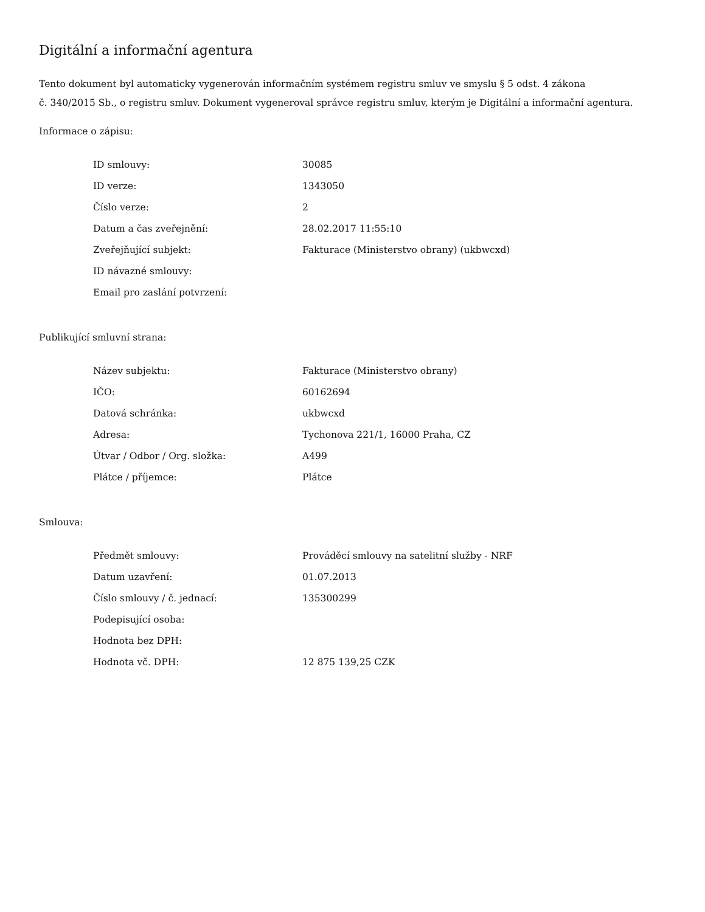Digitální a informační agentura
Tento dokument byl automaticky vygenerován informačním systémem registru smluv ve smyslu § 5 odst. 4 zákona
č. 340/2015 Sb., o registru smluv. Dokument vygeneroval správce registru smluv, kterým je Digitální a informační agentura.
Informace o zápisu:
| ID smlouvy: | 30085 |
| ID verze: | 1343050 |
| Číslo verze: | 2 |
| Datum a čas zveřejnění: | 28.02.2017 11:55:10 |
| Zveřejňující subjekt: | Fakturace (Ministerstvo obrany) (ukbwcxd) |
| ID návazné smlouvy: | |
| Email pro zaslání potvrzení: | |
Publikující smluvní strana:
| Název subjektu: | Fakturace (Ministerstvo obrany) |
| IČO: | 60162694 |
| Datová schránka: | ukbwcxd |
| Adresa: | Tychonova 221/1, 16000 Praha, CZ |
| Útvar / Odbor / Org. složka: | A499 |
| Plátce / příjemce: | Plátce |
Smlouva:
| Předmět smlouvy: | Prováděcí smlouvy na satelitní služby - NRF |
| Datum uzavření: | 01.07.2013 |
| Číslo smlouvy / č. jednací: | 135300299 |
| Podepisující osoba: | |
| Hodnota bez DPH: | |
| Hodnota vč. DPH: | 12 875 139,25 CZK |